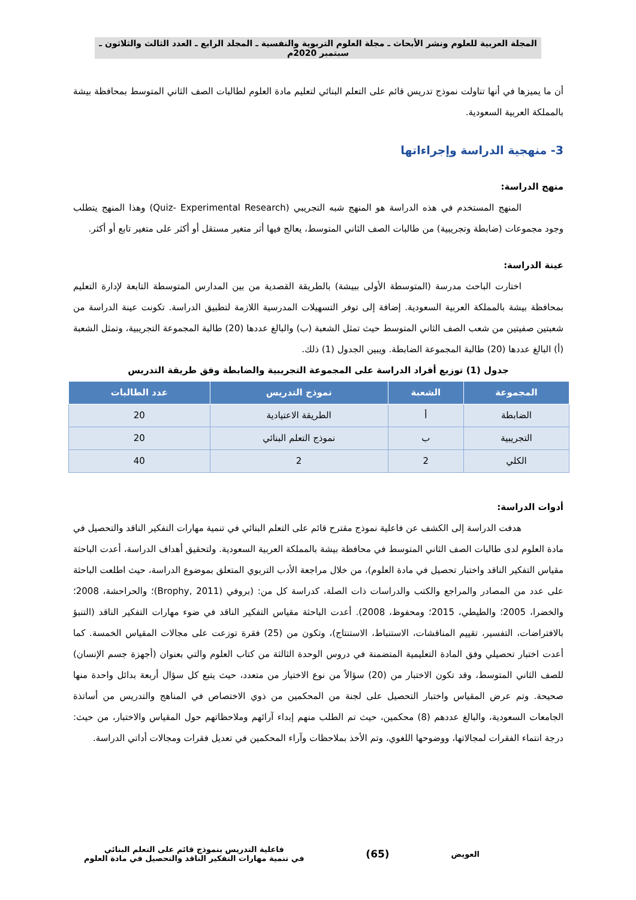المجلة العربية للعلوم ونشر الأبحاث ـ مجلة العلوم التربوية والنفسية ـ المجلد الرابع ـ العدد الثالث والثلاثون ـ سبتمبر 2020م
أن ما يميزها في أنها تناولت نموذج تدريس قائم على التعلم البنائي لتعليم مادة العلوم لطالبات الصف الثاني المتوسط بمحافظة بيشة بالمملكة العربية السعودية.
3- منهجية الدراسة وإجراءاتها
منهج الدراسة:
المنهج المستخدم في هذه الدراسة هو المنهج شبه التجريبي (Quiz- Experimental Research) وهذا المنهج يتطلب وجود مجموعات (ضابطة وتجريبية) من طالبات الصف الثاني المتوسط، يعالج فيها أثر متغير مستقل أو أكثر على متغير تابع أو أكثر.
عينة الدراسة:
اختارت الباحث مدرسة (المتوسطة الأولى ببيشة) بالطريقة القصدية من بين المدارس المتوسطة التابعة لإدارة التعليم بمحافظة بيشة بالمملكة العربية السعودية. إضافة إلى توفر التسهيلات المدرسية اللازمة لتطبيق الدراسة. تكونت عينة الدراسة من شعبتين صفيتين من شعب الصف الثاني المتوسط حيث تمثل الشعبة (ب) والبالغ عددها (20) طالبة المجموعة التجريبية، وتمثل الشعبة (أ) البالغ عددها (20) طالبة المجموعة الضابطة. ويبين الجدول (1) ذلك.
جدول (1) توزيع أفراد الدراسة على المجموعة التجريبية والضابطة وفق طريقة التدريس
| المجموعة | الشعبة | نموذج التدريس | عدد الطالبات |
| --- | --- | --- | --- |
| الضابطة | أ | الطريقة الاعتيادية | 20 |
| التجريبية | ب | نموذج التعلم البنائي | 20 |
| الكلي | 2 | 2 | 40 |
أدوات الدراسة:
هدفت الدراسة إلى الكشف عن فاعلية نموذج مقترح قائم على التعلم البنائي في تنمية مهارات التفكير الناقد والتحصيل في مادة العلوم لدى طالبات الصف الثاني المتوسط في محافظة بيشة بالمملكة العربية السعودية. ولتحقيق أهداف الدراسة، أعدت الباحثة مقياس التفكير الناقد واختبار تحصيل في مادة العلوم)، من خلال مراجعة الأدب التربوي المتعلق بموضوع الدراسة، حيث اطلعت الباحثة على عدد من المصادر والمراجع والكتب والدراسات ذات الصلة، كدراسة كل من: (بروفي (Brophy, 2011)؛ والحراحشة، 2008؛ والخضرا، 2005؛ والطيطي، 2015؛ ومحفوظ، 2008). أعدت الباحثة مقياس التفكير الناقد في ضوء مهارات التفكير الناقد (التنبؤ بالافتراضات، التفسير، تقييم المناقشات، الاستنباط، الاستنتاج)، وتكون من (25) فقرة توزعت على مجالات المقياس الخمسة. كما أعدت اختبار تحصيلي وفق المادة التعليمية المتضمنة في دروس الوحدة الثالثة من كتاب العلوم والتي بعنوان (أجهزة جسم الإنسان) للصف الثاني المتوسط، وقد تكون الاختبار من (20) سؤالاً من نوع الاختيار من متعدد، حيث يتبع كل سؤال أربعة بدائل واحدة منها صحيحة. وتم عرض المقياس واختبار التحصيل على لجنة من المحكمين من ذوي الاختصاص في المناهج والتدريس من أساتذة الجامعات السعودية، والبالغ عددهم (8) محكمين، حيث تم الطلب منهم إبداء آرائهم وملاحظاتهم حول المقياس والاختبار، من حيث: درجة انتماء الفقرات لمجالاتها، ووضوحها اللغوي، وتم الأخذ بملاحظات وآراء المحكمين في تعديل فقرات ومجالات أداتي الدراسة.
العويض (65) فاعلية التدريس بنموذج قائم على التعلم البنائي
في تنمية مهارات التفكير الناقد والتحصيل في مادة العلوم